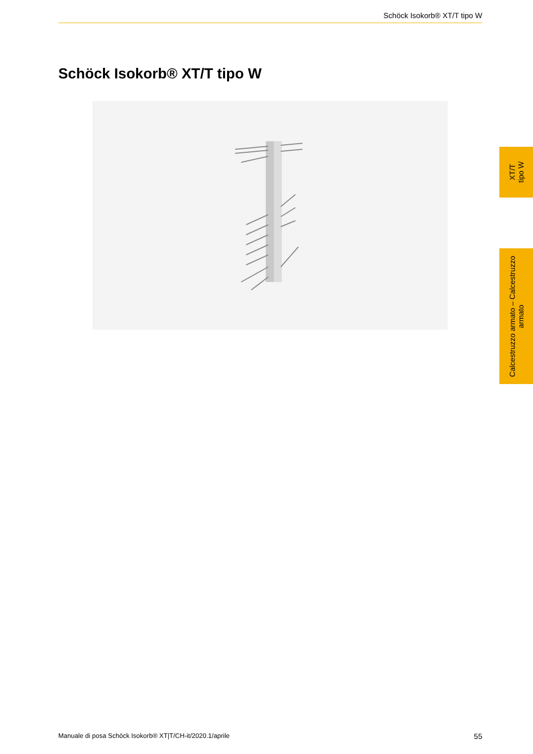Schöck Isokorb® XT/T tipo W
Schöck Isokorb® XT/T tipo W
XT/T
tipo W
Calcestruzzo armato – Calcestruzzo
armato
Manuale di posa Schöck Isokorb® XT|T/CH-it/2020.1/aprile 55